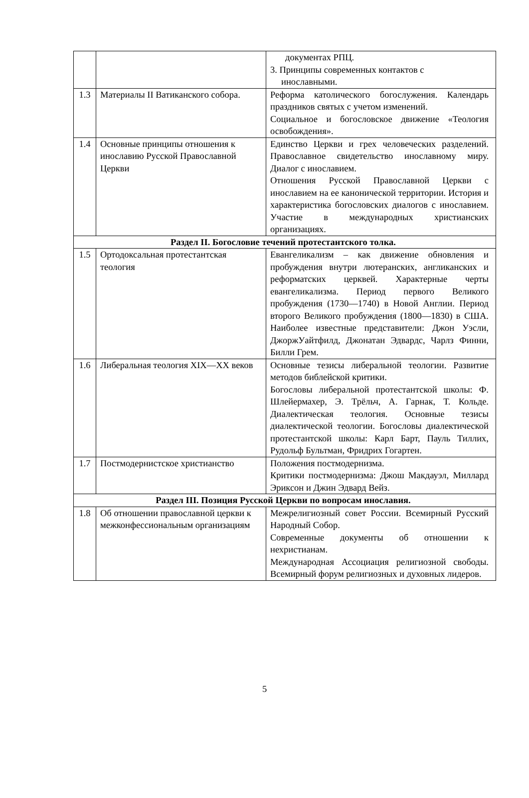| | | документах РПЦ. 3. Принципы современных контактов с инославными. |
| 1.3 | Материалы II Ватиканского собора. | Реформа католического богослужения. Календарь праздников святых с учетом изменений. Социальное и богословское движение «Теология освобождения». |
| 1.4 | Основные принципы отношения к инославию Русской Православной Церкви | Единство Церкви и грех человеческих разделений. Православное свидетельство инославному миру. Диалог с инославием. Отношения Русской Православной Церкви с инославием на ее канонической территории. История и характеристика богословских диалогов с инославием. Участие в международных христианских организациях. |
| Раздел II. Богословие течений протестантского толка. | | |
| 1.5 | Ортодоксальная протестантская теология | Евангеликализм – как движение обновления и пробуждения внутри лютеранских, англиканских и реформатских церквей. Характерные черты евангеликализма. Период первого Великого пробуждения (1730—1740) в Новой Англии. Период второго Великого пробуждения (1800—1830) в США. Наиболее известные представители: Джон Уэсли, ДжоржУайтфилд, Джонатан Эдвардс, Чарлз Финни, Билли Грем. |
| 1.6 | Либеральная теология XIX—XX веков | Основные тезисы либеральной теологии. Развитие методов библейской критики. Богословы либеральной протестантской школы: Ф. Шлейермахер, Э. Трёльч, А. Гарнак, Т. Кольде. Диалектическая теология. Основные тезисы диалектической теологии. Богословы диалектической протестантской школы: Карл Барт, Пауль Тиллих, Рудольф Бультман, Фридрих Гогартен. |
| 1.7 | Постмодернистское христианство | Положения постмодернизма. Критики постмодернизма: Джош Макдауэл, Миллард Эриксон и Джин Эдвард Вейз. |
| Раздел III. Позиция Русской Церкви по вопросам инославия. | | |
| 1.8 | Об отношении православной церкви к межконфессиональным организациям | Межрелигиозный совет России. Всемирный Русский Народный Собор. Современные документы об отношении к нехристианам. Международная Ассоциация религиозной свободы. Всемирный форум религиозных и духовных лидеров. |
5